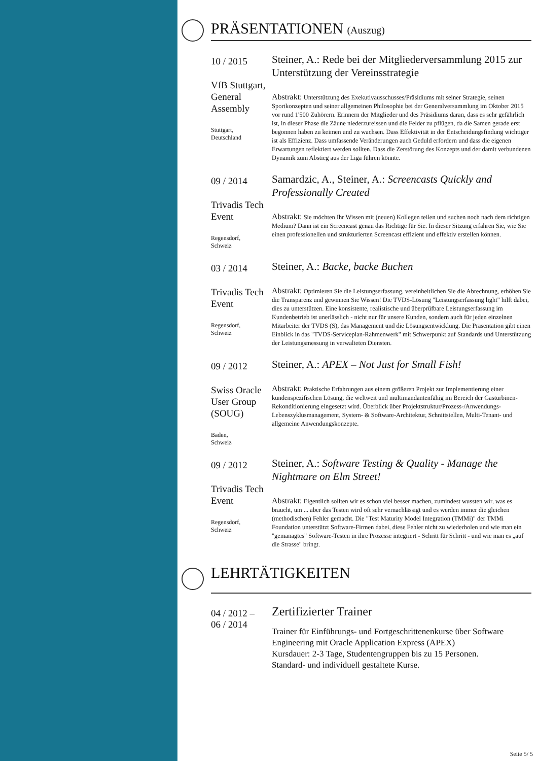PRÄSENTATIONEN (Auszug)
10 / 2015
VfB Stuttgart, General Assembly
Stuttgart,
Deutschland
Steiner, A.: Rede bei der Mitgliederversammlung 2015 zur Unterstützung der Vereinsstrategie
Abstrakt: Unterstützung des Exekutivausschusses/Präsidiums mit seiner Strategie, seinen Sportkonzepten und seiner allgemeinen Philosophie bei der Generalversammlung im Oktober 2015 vor rund 1'500 Zuhörern. Erinnern der Mitglieder und des Präsidiums daran, dass es sehr gefährlich ist, in dieser Phase die Zäune niederzureissen und die Felder zu pflügen, da die Samen gerade erst begonnen haben zu keimen und zu wachsen. Dass Effektivität in der Entscheidungsfindung wichtiger ist als Effizienz. Dass umfassende Veränderungen auch Geduld erfordern und dass die eigenen Erwartungen reflektiert werden sollten. Dass die Zerstörung des Konzepts und der damit verbundenen Dynamik zum Abstieg aus der Liga führen könnte.
09 / 2014
Trivadis Tech Event
Regensdorf,
Schweiz
Samardzic, A., Steiner, A.: Screencasts Quickly and Professionally Created
Abstrakt: Sie möchten Ihr Wissen mit (neuen) Kollegen teilen und suchen noch nach dem richtigen Medium? Dann ist ein Screencast genau das Richtige für Sie. In dieser Sitzung erfahren Sie, wie Sie einen professionellen und strukturierten Screencast effizient und effektiv erstellen können.
03 / 2014
Trivadis Tech Event
Regensdorf,
Schweiz
Steiner, A.: Backe, backe Buchen
Abstrakt: Optimieren Sie die Leistungserfassung, vereinheitlichen Sie die Abrechnung, erhöhen Sie die Transparenz und gewinnen Sie Wissen! Die TVDS-Lösung "Leistungserfassung light" hilft dabei, dies zu unterstützen. Eine konsistente, realistische und überprüfbare Leistungserfassung im Kundenbetrieb ist unerlässlich - nicht nur für unsere Kunden, sondern auch für jeden einzelnen Mitarbeiter der TVDS (S), das Management und die Lösungsentwicklung. Die Präsentation gibt einen Einblick in das "TVDS-Serviceplan-Rahmenwerk" mit Schwerpunkt auf Standards und Unterstützung der Leistungsmessung in verwalteten Diensten.
09 / 2012
Swiss Oracle User Group (SOUG)
Baden,
Schweiz
Steiner, A.: APEX – Not Just for Small Fish!
Abstrakt: Praktische Erfahrungen aus einem größeren Projekt zur Implementierung einer kundenspezifischen Lösung, die weltweit und multimandantenfähig im Bereich der Gasturbinen-Rekonditionierung eingesetzt wird. Überblick über Projektstruktur/Prozess-/Anwendungs-Lebenszyklusmanagement, System- & Software-Architektur, Schnittstellen, Multi-Tenant- und allgemeine Anwendungskonzepte.
09 / 2012
Trivadis Tech Event
Regensdorf,
Schweiz
Steiner, A.: Software Testing & Quality - Manage the Nightmare on Elm Street!
Abstrakt: Eigentlich sollten wir es schon viel besser machen, zumindest wussten wir, was es braucht, um ... aber das Testen wird oft sehr vernachlässigt und es werden immer die gleichen (methodischen) Fehler gemacht. Die "Test Maturity Model Integration (TMMi)" der TMMi Foundation unterstützt Software-Firmen dabei, diese Fehler nicht zu wiederholen und wie man ein "gemanagtes" Software-Testen in ihre Prozesse integriert - Schritt für Schritt - und wie man es „auf die Strasse" bringt.
LEHRTÄTIGKEITEN
04 / 2012 –
06 / 2014
Zertifizierter Trainer
Trainer für Einführungs- und Fortgeschrittenenkurse über Software Engineering mit Oracle Application Express (APEX)
Kursdauer: 2-3 Tage, Studentengruppen bis zu 15 Personen.
Standard- und individuell gestaltete Kurse.
Seite 5/ 5